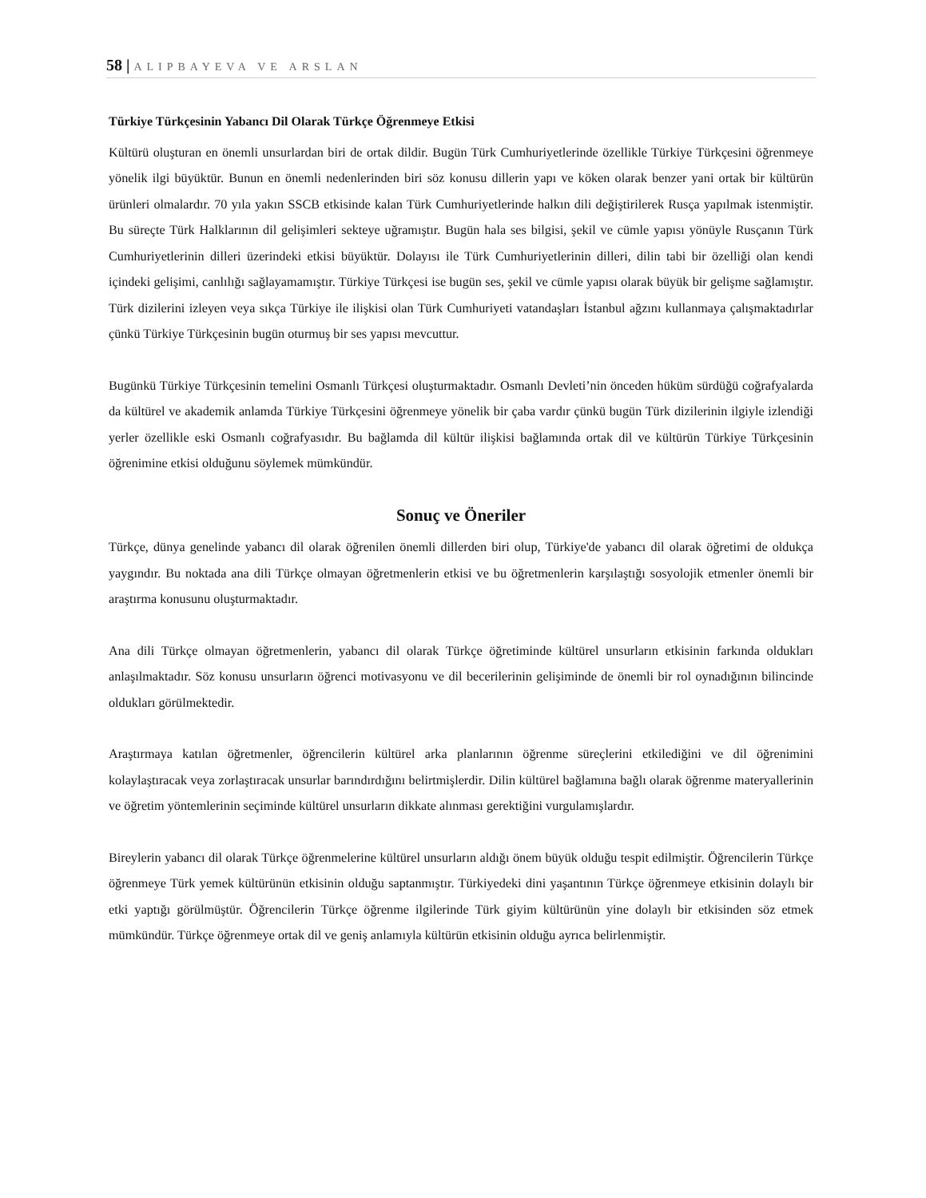58 | ALIPBAYEVA VE ARSLAN
Türkiye Türkçesinin Yabancı Dil Olarak Türkçe Öğrenmeye Etkisi
Kültürü oluşturan en önemli unsurlardan biri de ortak dildir. Bugün Türk Cumhuriyetlerinde özellikle Türkiye Türkçesini öğrenmeye yönelik ilgi büyüktür. Bunun en önemli nedenlerinden biri söz konusu dillerin yapı ve köken olarak benzer yani ortak bir kültürün ürünleri olmalardır. 70 yıla yakın SSCB etkisinde kalan Türk Cumhuriyetlerinde halkın dili değiştirilerek Rusça yapılmak istenmiştir. Bu süreçte Türk Halklarının dil gelişimleri sekteye uğramıştır. Bugün hala ses bilgisi, şekil ve cümle yapısı yönüyle Rusçanın Türk Cumhuriyetlerinin dilleri üzerindeki etkisi büyüktür. Dolayısı ile Türk Cumhuriyetlerinin dilleri, dilin tabi bir özelliği olan kendi içindeki gelişimi, canlılığı sağlayamamıştır. Türkiye Türkçesi ise bugün ses, şekil ve cümle yapısı olarak büyük bir gelişme sağlamıştır. Türk dizilerini izleyen veya sıkça Türkiye ile ilişkisi olan Türk Cumhuriyeti vatandaşları İstanbul ağzını kullanmaya çalışmaktadırlar çünkü Türkiye Türkçesinin bugün oturmuş bir ses yapısı mevcuttur.
Bugünkü Türkiye Türkçesinin temelini Osmanlı Türkçesi oluşturmaktadır. Osmanlı Devleti’nin önceden hüküm sürdüğü coğrafyalarda da kültürel ve akademik anlamda Türkiye Türkçesini öğrenmeye yönelik bir çaba vardır çünkü bugün Türk dizilerinin ilgiyle izlendiği yerler özellikle eski Osmanlı coğrafyasıdır. Bu bağlamda dil kültür ilişkisi bağlamında ortak dil ve kültürün Türkiye Türkçesinin öğrenimine etkisi olduğunu söylemek mümkündür.
Sonuç ve Öneriler
Türkçe, dünya genelinde yabancı dil olarak öğrenilen önemli dillerden biri olup, Türkiye'de yabancı dil olarak öğretimi de oldukça yaygındır. Bu noktada ana dili Türkçe olmayan öğretmenlerin etkisi ve bu öğretmenlerin karşılaştığı sosyolojik etmenler önemli bir araştırma konusunu oluşturmaktadır.
Ana dili Türkçe olmayan öğretmenlerin, yabancı dil olarak Türkçe öğretiminde kültürel unsurların etkisinin farkında oldukları anlaşılmaktadır. Söz konusu unsurların öğrenci motivasyonu ve dil becerilerinin gelişiminde de önemli bir rol oynadığının bilincinde oldukları görülmektedir.
Araştırmaya katılan öğretmenler, öğrencilerin kültürel arka planlarının öğrenme süreçlerini etkilediğini ve dil öğrenimini kolaylaştıracak veya zorlaştıracak unsurlar barındırdığını belirtmişlerdir. Dilin kültürel bağlamına bağlı olarak öğrenme materyallerinin ve öğretim yöntemlerinin seçiminde kültürel unsurların dikkate alınması gerektiğini vurgulamışlardır.
Bireylerin yabancı dil olarak Türkçe öğrenmelerine kültürel unsurların aldığı önem büyük olduğu tespit edilmiştir. Öğrencilerin Türkçe öğrenmeye Türk yemek kültürünün etkisinin olduğu saptanmıştır. Türkiyedeki dini yaşantının Türkçe öğrenmeye etkisinin dolaylı bir etki yaptığı görülmüştür. Öğrencilerin Türkçe öğrenme ilgilerinde Türk giyim kültürünün yine dolaylı bir etkisinden söz etmek mümkündür. Türkçe öğrenmeye ortak dil ve geniş anlamıyla kültürün etkisinin olduğu ayrıca belirlenmiştir.